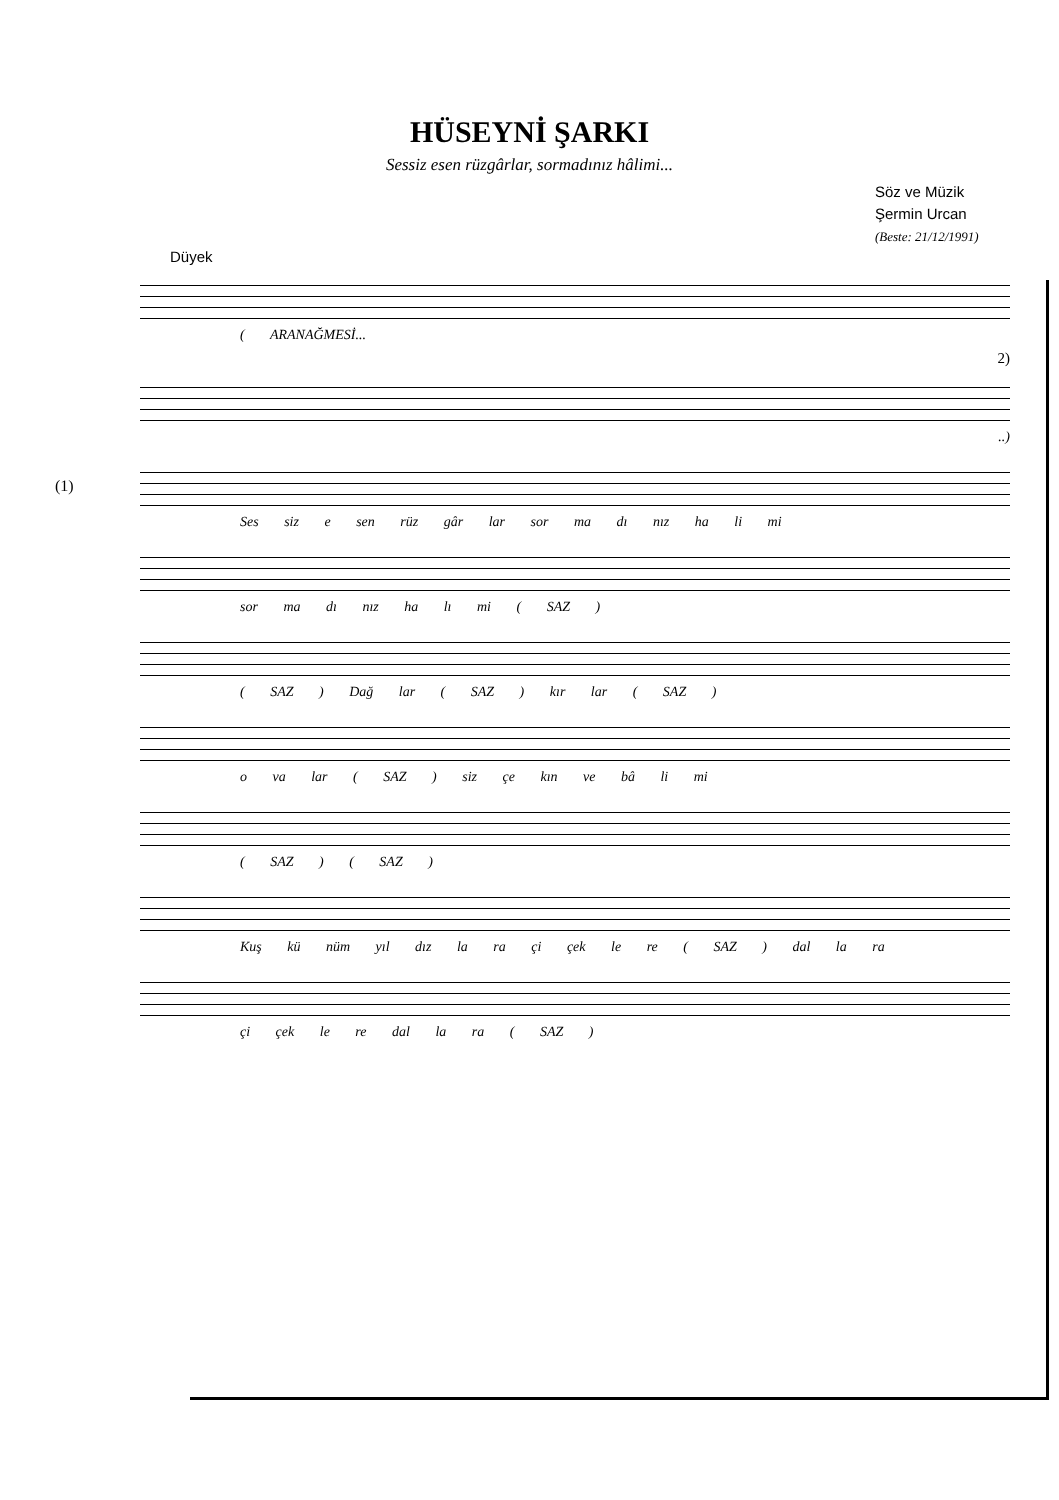HÜSEYNİ ŞARKI
Sessiz esen rüzgârlar, sormadınız hâlimi...
Söz ve Müzik
Şermin Urcan
(Beste: 21/12/1991)
Düyek
( ARANAĞMESİ...
2)
..)
(1)
Ses siz e sen rüz gâr lar sor ma dı nız ha li mi
sor ma dı nız ha lı mi ( SAZ )
( SAZ ) Dağ lar ( SAZ ) kır lar ( SAZ )
o va lar ( SAZ ) siz çe kın ve bâ li mi
( SAZ ) ( SAZ )
Kuş kü nüm yıl dız la ra çi çek le re ( SAZ ) dal la ra
çi çek le re dal la ra ( SAZ )